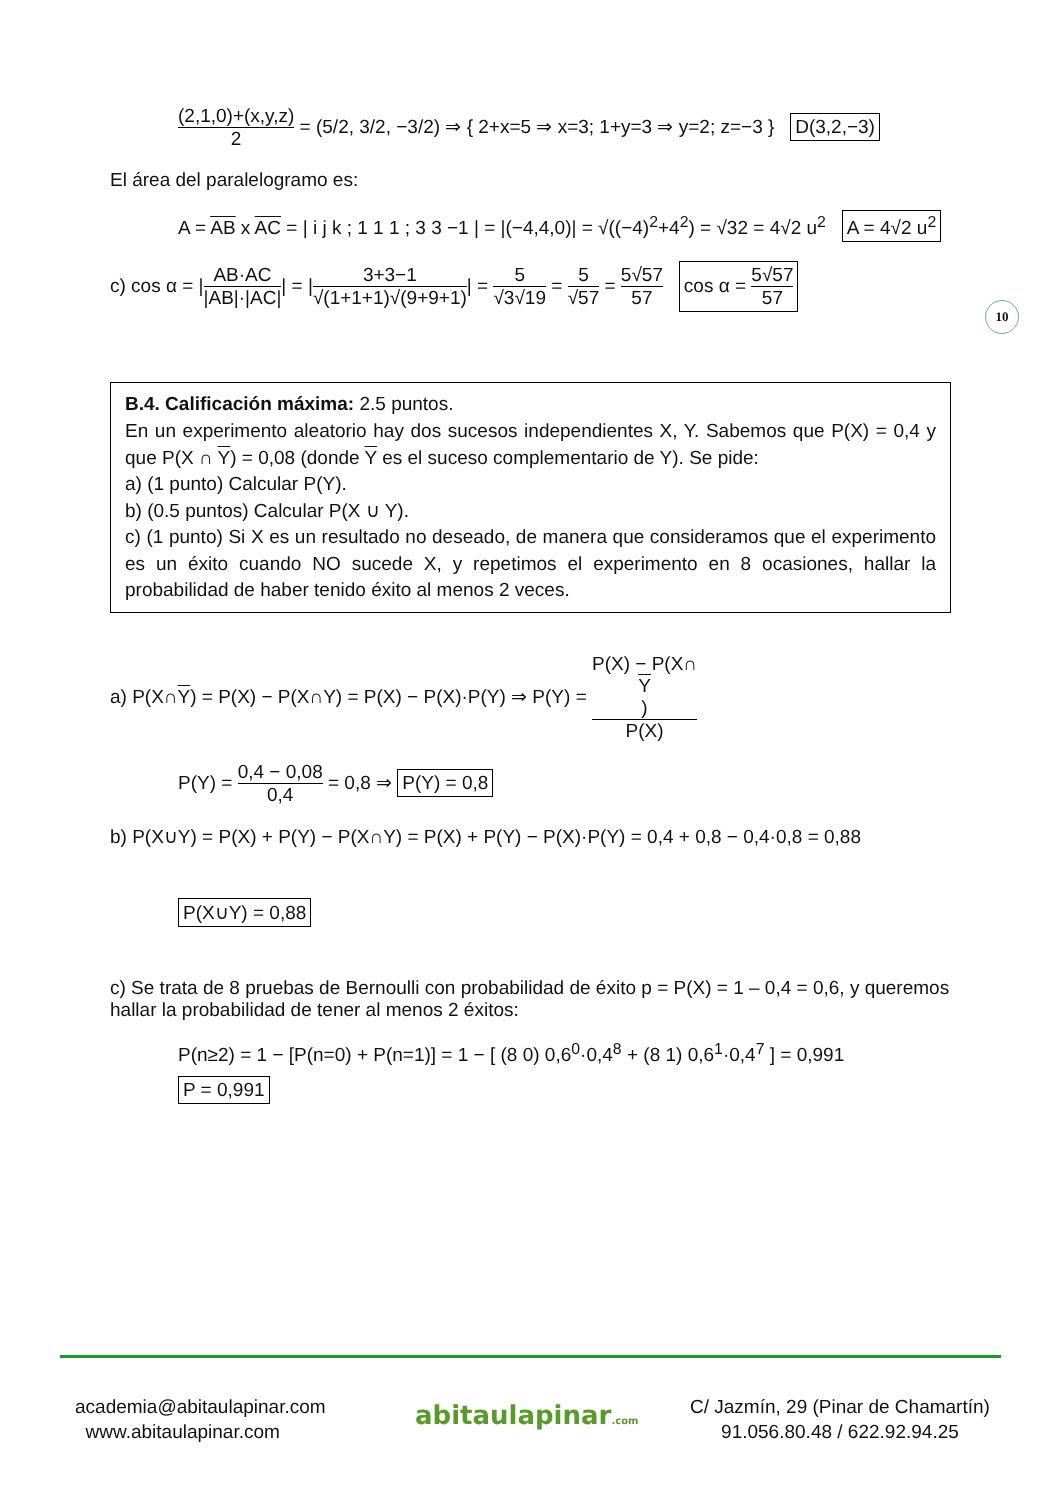10
(2,1,0)+(x,y,z) 2 = (5/2, 3/2, −3/2) ⇒ { 2+x=5 ⇒ x=3; 1+y=3 ⇒ y=2; z=−3 } D(3,2,−3)
El área del paralelogramo es:
A = AB x AC = | i j k ; 1 1 1 ; 3 3 −1 | = |(−4,4,0)| = √((−4)<sup>2</sup>+4<sup>2</sup>) = √32 = 4√2 u<sup>2</sup> A = 4√2 u<sup>2</sup>
c) cos α = |AB·AC |AB|·|AC|| = |3+3−1 √(1+1+1)√(9+9+1)| = 5 √3√19 = 5 √57 = 5√57 57 cos α = 5√57 57
B.4. Calificación máxima: 2.5 puntos.
En un experimento aleatorio hay dos sucesos independientes X, Y. Sabemos que P(X) = 0,4 y que P(X ∩ Y) = 0,08 (donde Y es el suceso complementario de Y). Se pide:
a) (1 punto) Calcular P(Y).
b) (0.5 puntos) Calcular P(X ∪ Y).
c) (1 punto) Si X es un resultado no deseado, de manera que consideramos que el experimento es un éxito cuando NO sucede X, y repetimos el experimento en 8 ocasiones, hallar la probabilidad de haber tenido éxito al menos 2 veces.
a) P(X∩Y) = P(X) − P(X∩Y) = P(X) − P(X)·P(Y) ⇒ P(Y) = P(X) − P(X∩
Y) P(X)
P(Y) = 0,4 − 0,08 0,4 = 0,8 ⇒ P(Y) = 0,8
b) P(X∪Y) = P(X) + P(Y) − P(X∩Y) = P(X) + P(Y) − P(X)·P(Y) = 0,4 + 0,8 − 0,4·0,8 = 0,88
P(X∪Y) = 0,88
c) Se trata de 8 pruebas de Bernoulli con probabilidad de éxito p = P(X) = 1 – 0,4 = 0,6, y queremos hallar la probabilidad de tener al menos 2 éxitos:
P(n≥2) = 1 − [P(n=0) + P(n=1)] = 1 − [ (8 0) 0,6<sup>0</sup>·0,4<sup>8</sup> + (8 1) 0,6<sup>1</sup>·0,4<sup>7</sup> ] = 0,991
P = 0,991
academia@abitaulapinar.com
www.abitaulapinar.com
abitaulapinar.com
C/ Jazmín, 29 (Pinar de Chamartín)
91.056.80.48 / 622.92.94.25